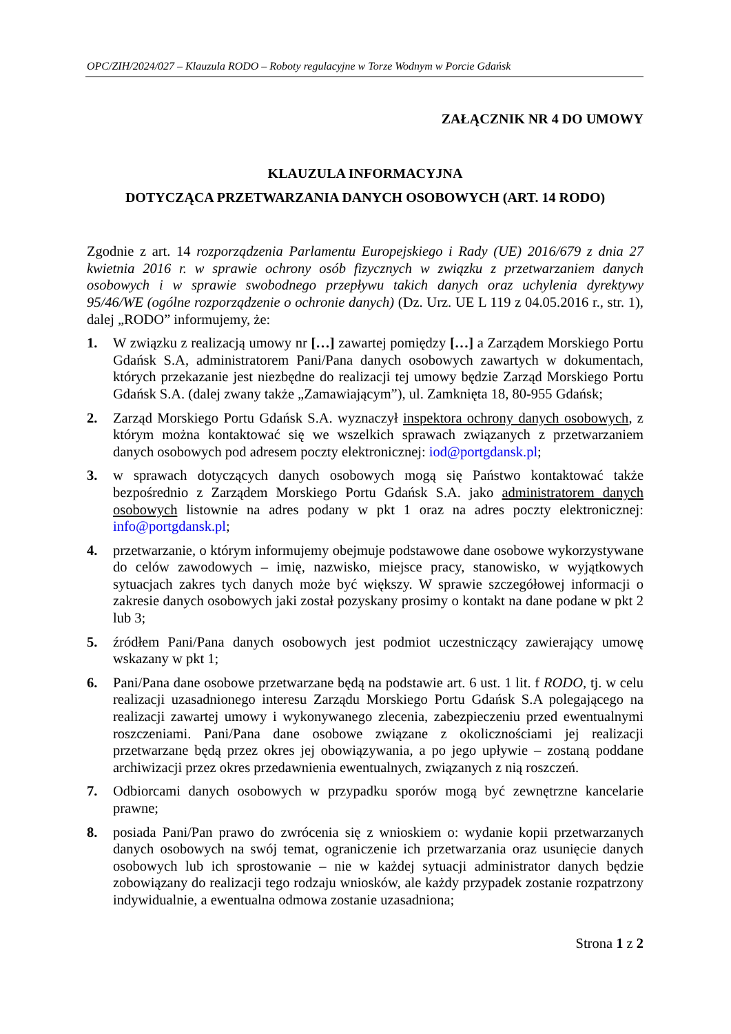OPC/ZIH/2024/027 – Klauzula RODO – Roboty regulacyjne w Torze Wodnym w Porcie Gdańsk
ZAŁĄCZNIK NR 4 DO UMOWY
KLAUZULA INFORMACYJNA
DOTYCZĄCA PRZETWARZANIA DANYCH OSOBOWYCH (ART. 14 RODO)
Zgodnie z art. 14 rozporządzenia Parlamentu Europejskiego i Rady (UE) 2016/679 z dnia 27 kwietnia 2016 r. w sprawie ochrony osób fizycznych w związku z przetwarzaniem danych osobowych i w sprawie swobodnego przepływu takich danych oraz uchylenia dyrektywy 95/46/WE (ogólne rozporządzenie o ochronie danych) (Dz. Urz. UE L 119 z 04.05.2016 r., str. 1), dalej „RODO” informujemy, że:
1. W związku z realizacją umowy nr […] zawartej pomiędzy […] a Zarządem Morskiego Portu Gdańsk S.A, administratorem Pani/Pana danych osobowych zawartych w dokumentach, których przekazanie jest niezbędne do realizacji tej umowy będzie Zarząd Morskiego Portu Gdańsk S.A. (dalej zwany także „Zamawiającym”), ul. Zamknięta 18, 80-955 Gdańsk;
2. Zarząd Morskiego Portu Gdańsk S.A. wyznaczył inspektora ochrony danych osobowych, z którym można kontaktować się we wszelkich sprawach związanych z przetwarzaniem danych osobowych pod adresem poczty elektronicznej: iod@portgdansk.pl;
3. w sprawach dotyczących danych osobowych mogą się Państwo kontaktować także bezpośrednio z Zarządem Morskiego Portu Gdańsk S.A. jako administratorem danych osobowych listownie na adres podany w pkt 1 oraz na adres poczty elektronicznej: info@portgdansk.pl;
4. przetwarzanie, o którym informujemy obejmuje podstawowe dane osobowe wykorzystywane do celów zawodowych – imię, nazwisko, miejsce pracy, stanowisko, w wyjątkowych sytuacjach zakres tych danych może być większy. W sprawie szczegółowej informacji o zakresie danych osobowych jaki został pozyskany prosimy o kontakt na dane podane w pkt 2 lub 3;
5. źródłem Pani/Pana danych osobowych jest podmiot uczestniczący zawierający umowę wskazany w pkt 1;
6. Pani/Pana dane osobowe przetwarzane będą na podstawie art. 6 ust. 1 lit. f RODO, tj. w celu realizacji uzasadnionego interesu Zarządu Morskiego Portu Gdańsk S.A polegającego na realizacji zawartej umowy i wykonywanego zlecenia, zabezpieczeniu przed ewentualnymi roszczeniami. Pani/Pana dane osobowe związane z okolicznościami jej realizacji przetwarzane będą przez okres jej obowiązywania, a po jego upływie – zostaną poddane archiwizacji przez okres przedawnienia ewentualnych, związanych z nią roszczeń.
7. Odbiorcami danych osobowych w przypadku sporów mogą być zewnętrzne kancelarie prawne;
8. posiada Pani/Pan prawo do zwrócenia się z wnioskiem o: wydanie kopii przetwarzanych danych osobowych na swój temat, ograniczenie ich przetwarzania oraz usunięcie danych osobowych lub ich sprostowanie – nie w każdej sytuacji administrator danych będzie zobowiązany do realizacji tego rodzaju wniosków, ale każdy przypadek zostanie rozpatrzony indywidualnie, a ewentualna odmowa zostanie uzasadniona;
Strona 1 z 2